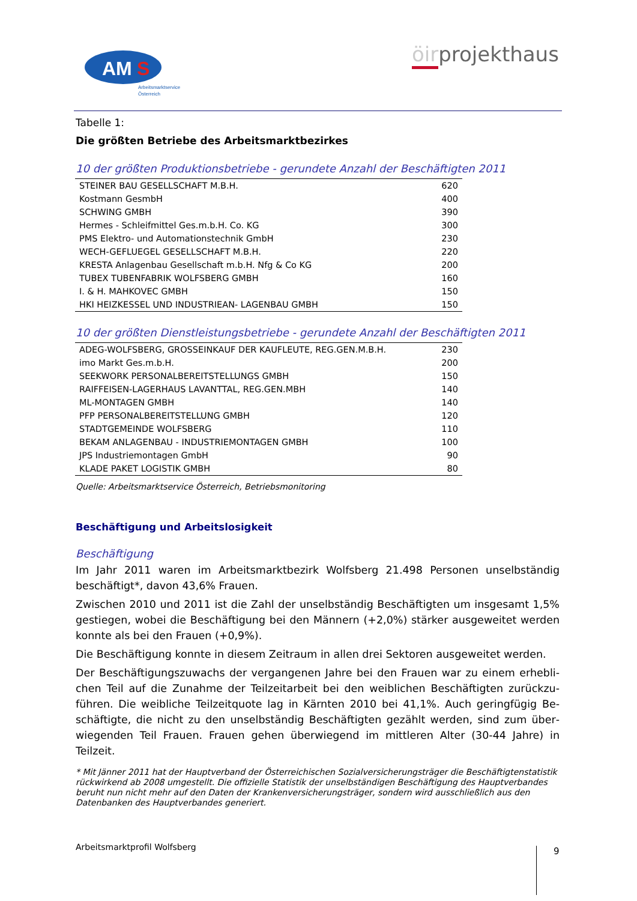AM
S
Arbeitsmarktservice
Österreich
öirprojekthaus
Tabelle 1:
Die größten Betriebe des Arbeitsmarktbezirkes
10 der größten Produktionsbetriebe - gerundete Anzahl der Beschäftigten 2011
| STEINER BAU GESELLSCHAFT M.B.H. | 620 |
| Kostmann GesmbH | 400 |
| SCHWING GMBH | 390 |
| Hermes - Schleifmittel Ges.m.b.H. Co. KG | 300 |
| PMS Elektro- und Automationstechnik GmbH | 230 |
| WECH-GEFLUEGEL GESELLSCHAFT M.B.H. | 220 |
| KRESTA Anlagenbau Gesellschaft m.b.H. Nfg & Co KG | 200 |
| TUBEX TUBENFABRIK WOLFSBERG GMBH | 160 |
| I. & H. MAHKOVEC GMBH | 150 |
| HKI HEIZKESSEL UND INDUSTRIEAN- LAGENBAU GMBH | 150 |
10 der größten Dienstleistungsbetriebe - gerundete Anzahl der Beschäftigten 2011
| ADEG-WOLFSBERG, GROSSEINKAUF DER KAUFLEUTE, REG.GEN.M.B.H. | 230 |
| imo Markt Ges.m.b.H. | 200 |
| SEEKWORK PERSONALBEREITSTELLUNGS GMBH | 150 |
| RAIFFEISEN-LAGERHAUS LAVANTTAL, REG.GEN.MBH | 140 |
| ML-MONTAGEN GMBH | 140 |
| PFP PERSONALBEREITSTELLUNG GMBH | 120 |
| STADTGEMEINDE WOLFSBERG | 110 |
| BEKAM ANLAGENBAU - INDUSTRIEMONTAGEN GMBH | 100 |
| JPS Industriemontagen GmbH | 90 |
| KLADE PAKET LOGISTIK GMBH | 80 |
Quelle: Arbeitsmarktservice Österreich, Betriebsmonitoring
Beschäftigung und Arbeitslosigkeit
Beschäftigung
Im Jahr 2011 waren im Arbeitsmarktbezirk Wolfsberg 21.498 Personen unselbständig beschäftigt*, davon 43,6% Frauen.
Zwischen 2010 und 2011 ist die Zahl der unselbständig Beschäftigten um insgesamt 1,5% gestiegen, wobei die Beschäftigung bei den Männern (+2,0%) stärker ausgeweitet werden konnte als bei den Frauen (+0,9%).
Die Beschäftigung konnte in diesem Zeitraum in allen drei Sektoren ausgeweitet werden.
Der Beschäftigungszuwachs der vergangenen Jahre bei den Frauen war zu einem erhebli­chen Teil auf die Zunahme der Teilzeitarbeit bei den weiblichen Beschäftigten zurückzu­führen. Die weibliche Teilzeitquote lag in Kärnten 2010 bei 41,1%. Auch geringfügig Be­schäftigte, die nicht zu den unselbständig Beschäftigten gezählt werden, sind zum über­wiegenden Teil Frauen. Frauen gehen überwiegend im mittleren Alter (30-44 Jahre) in Teilzeit.
* Mit Jänner 2011 hat der Hauptverband der Österreichischen Sozialversicherungsträger die Beschäftigtenstatistik rückwirkend ab 2008 umgestellt. Die offizielle Statistik der unselbständigen Beschäftigung des Hauptverbandes beruht nun nicht mehr auf den Daten der Krankenversicherungsträger, sondern wird ausschließlich aus den Datenbanken des Hauptverbandes generiert.
Arbeitsmarktprofil Wolfsberg 9